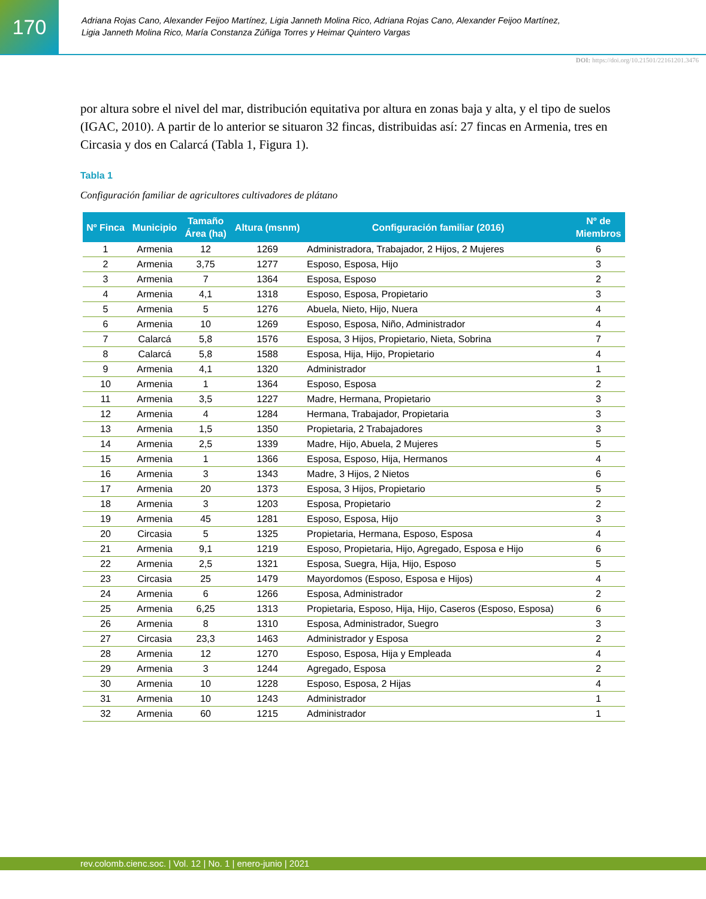170
Adriana Rojas Cano, Alexander Feijoo Martínez, Ligia Janneth Molina Rico, Adriana Rojas Cano, Alexander Feijoo Martínez,
Ligia Janneth Molina Rico, María Constanza Zúñiga Torres y Heimar Quintero Vargas
DOI: https://doi.org/10.21501/22161201.3476
por altura sobre el nivel del mar, distribución equitativa por altura en zonas baja y alta, y el tipo de suelos (IGAC, 2010). A partir de lo anterior se situaron 32 fincas, distribuidas así: 27 fincas en Armenia, tres en Circasia y dos en Calarcá (Tabla 1, Figura 1).
Tabla 1
Configuración familiar de agricultores cultivadores de plátano
| Nº Finca | Municipio | Tamaño Área (ha) | Altura (msnm) | Configuración familiar (2016) | Nº de Miembros |
| --- | --- | --- | --- | --- | --- |
| 1 | Armenia | 12 | 1269 | Administradora, Trabajador, 2 Hijos, 2 Mujeres | 6 |
| 2 | Armenia | 3,75 | 1277 | Esposo, Esposa, Hijo | 3 |
| 3 | Armenia | 7 | 1364 | Esposa, Esposo | 2 |
| 4 | Armenia | 4,1 | 1318 | Esposo, Esposa, Propietario | 3 |
| 5 | Armenia | 5 | 1276 | Abuela, Nieto, Hijo, Nuera | 4 |
| 6 | Armenia | 10 | 1269 | Esposo, Esposa, Niño, Administrador | 4 |
| 7 | Calarcá | 5,8 | 1576 | Esposa, 3 Hijos, Propietario, Nieta, Sobrina | 7 |
| 8 | Calarcá | 5,8 | 1588 | Esposa, Hija, Hijo, Propietario | 4 |
| 9 | Armenia | 4,1 | 1320 | Administrador | 1 |
| 10 | Armenia | 1 | 1364 | Esposo, Esposa | 2 |
| 11 | Armenia | 3,5 | 1227 | Madre, Hermana, Propietario | 3 |
| 12 | Armenia | 4 | 1284 | Hermana, Trabajador, Propietaria | 3 |
| 13 | Armenia | 1,5 | 1350 | Propietaria, 2 Trabajadores | 3 |
| 14 | Armenia | 2,5 | 1339 | Madre, Hijo, Abuela, 2 Mujeres | 5 |
| 15 | Armenia | 1 | 1366 | Esposa, Esposo, Hija, Hermanos | 4 |
| 16 | Armenia | 3 | 1343 | Madre, 3 Hijos, 2 Nietos | 6 |
| 17 | Armenia | 20 | 1373 | Esposa, 3 Hijos, Propietario | 5 |
| 18 | Armenia | 3 | 1203 | Esposa, Propietario | 2 |
| 19 | Armenia | 45 | 1281 | Esposo, Esposa, Hijo | 3 |
| 20 | Circasia | 5 | 1325 | Propietaria, Hermana, Esposo, Esposa | 4 |
| 21 | Armenia | 9,1 | 1219 | Esposo, Propietaria, Hijo, Agregado, Esposa e Hijo | 6 |
| 22 | Armenia | 2,5 | 1321 | Esposa, Suegra, Hija, Hijo, Esposo | 5 |
| 23 | Circasia | 25 | 1479 | Mayordomos (Esposo, Esposa e Hijos) | 4 |
| 24 | Armenia | 6 | 1266 | Esposa, Administrador | 2 |
| 25 | Armenia | 6,25 | 1313 | Propietaria, Esposo, Hija, Hijo, Caseros (Esposo, Esposa) | 6 |
| 26 | Armenia | 8 | 1310 | Esposa, Administrador, Suegro | 3 |
| 27 | Circasia | 23,3 | 1463 | Administrador y Esposa | 2 |
| 28 | Armenia | 12 | 1270 | Esposo, Esposa, Hija y Empleada | 4 |
| 29 | Armenia | 3 | 1244 | Agregado, Esposa | 2 |
| 30 | Armenia | 10 | 1228 | Esposo, Esposa, 2 Hijas | 4 |
| 31 | Armenia | 10 | 1243 | Administrador | 1 |
| 32 | Armenia | 60 | 1215 | Administrador | 1 |
rev.colomb.cienc.soc. | Vol. 12 | No. 1 | enero-junio | 2021